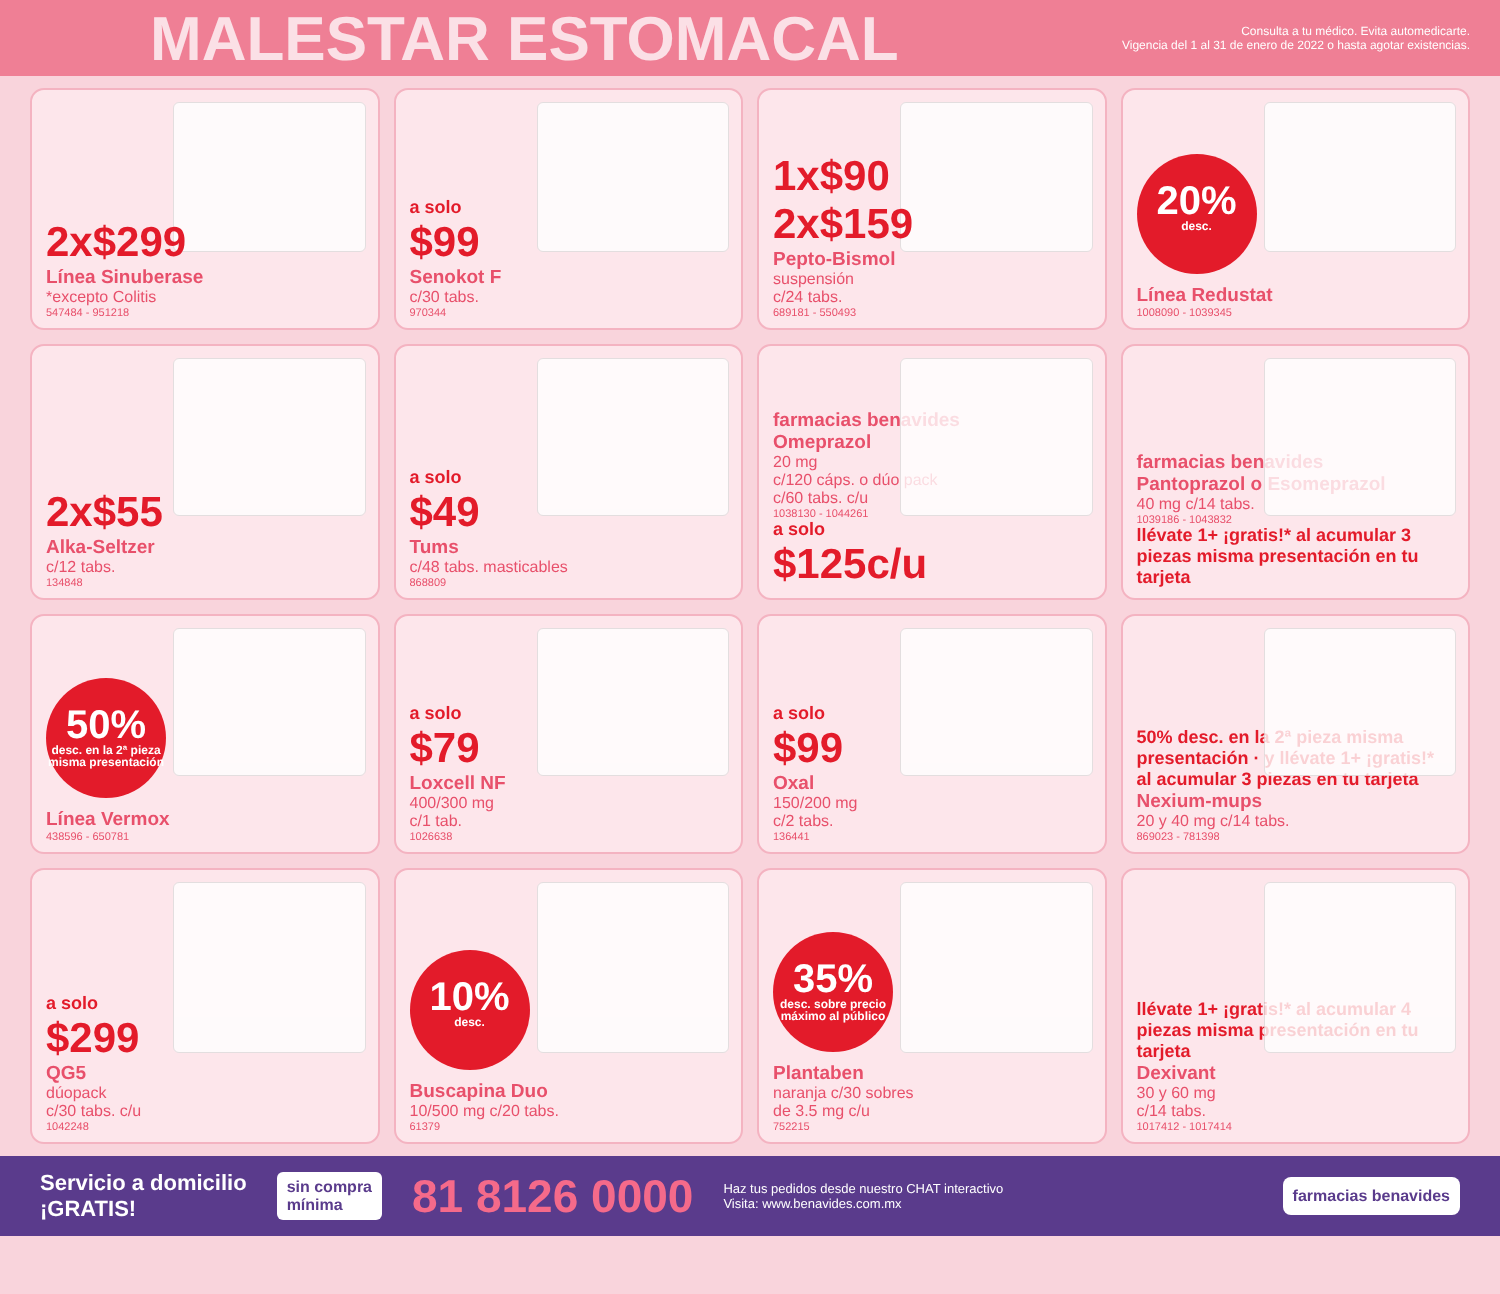MALESTAR ESTOMACAL
Consulta a tu médico. Evita automedicarte.
Vigencia del 1 al 31 de enero de 2022 o hasta agotar existencias.
2x$299
Línea Sinuberase
*excepto Colitis
547484 - 951218
a solo
$99
Senokot F
c/30 tabs.
970344
1x$90
2x$159
Pepto-Bismol
suspensión
c/24 tabs.
689181 - 550493
20% desc.
Línea Redustat
1008090 - 1039345
2x$55
Alka-Seltzer
c/12 tabs.
134848
a solo
$49
Tums
c/48 tabs. masticables
868809
farmacias benavides
Omeprazol
20 mg
c/120 cáps. o dúo pack
c/60 tabs. c/u
1038130 - 1044261
a solo
$125c/u
farmacias benavides
Pantoprazol o Esomeprazol
40 mg c/14 tabs.
1039186 - 1043832
llévate 1+ ¡gratis!* al acumular 3 piezas misma presentación en tu tarjeta
50% desc. en la 2ª pieza misma presentación
Línea Vermox
438596 - 650781
a solo
$79
Loxcell NF
400/300 mg
c/1 tab.
1026638
a solo
$99
Oxal
150/200 mg
c/2 tabs.
136441
50% desc. en la 2ª pieza misma presentación · y llévate 1+ ¡gratis!* al acumular 3 piezas en tu tarjeta
Nexium-mups
20 y 40 mg c/14 tabs.
869023 - 781398
a solo
$299
QG5
dúopack
c/30 tabs. c/u
1042248
10% desc.
Buscapina Duo
10/500 mg c/20 tabs.
61379
35% desc. sobre precio máximo al público
Plantaben
naranja c/30 sobres
de 3.5 mg c/u
752215
llévate 1+ ¡gratis!* al acumular 4 piezas misma presentación en tu tarjeta
Dexivant
30 y 60 mg
c/14 tabs.
1017412 - 1017414
Servicio a domicilio
¡GRATIS!
sin compra
mínima
81 8126 0000
Haz tus pedidos desde nuestro CHAT interactivo
Visita: www.benavides.com.mx
farmacias benavides